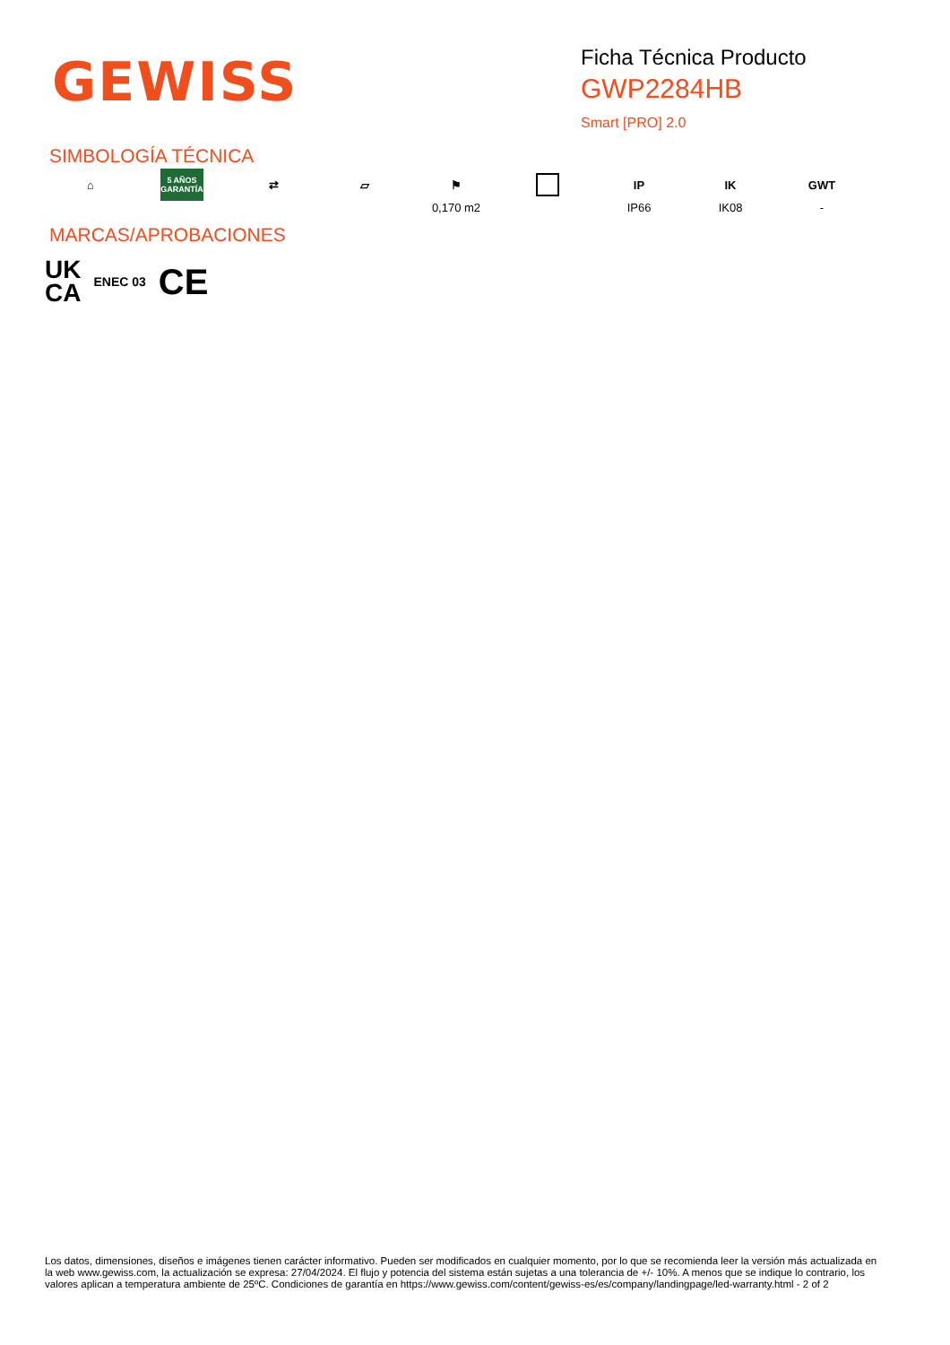GEWISS
Ficha Técnica Producto
GWP2284HB
Smart [PRO] 2.0
SIMBOLOGÍA TÉCNICA
⌂
5 AÑOS GARANTÍA
⇄ ▱ ⚑
0,170 m2
IP
IP66
IK
IK08
GWT
-
MARCAS/APROBACIONES
UK
CA ENEC 03 CE
Los datos, dimensiones, diseños e imágenes tienen carácter informativo. Pueden ser modificados en cualquier momento, por lo que se recomienda leer la versión más actualizada en la web www.gewiss.com, la actualización se expresa: 27/04/2024. El flujo y potencia del sistema están sujetas a una tolerancia de +/- 10%. A menos que se indique lo contrario, los valores aplican a temperatura ambiente de 25ºC. Condiciones de garantía en https://www.gewiss.com/content/gewiss-es/es/company/landingpage/led-warranty.html - 2 of 2